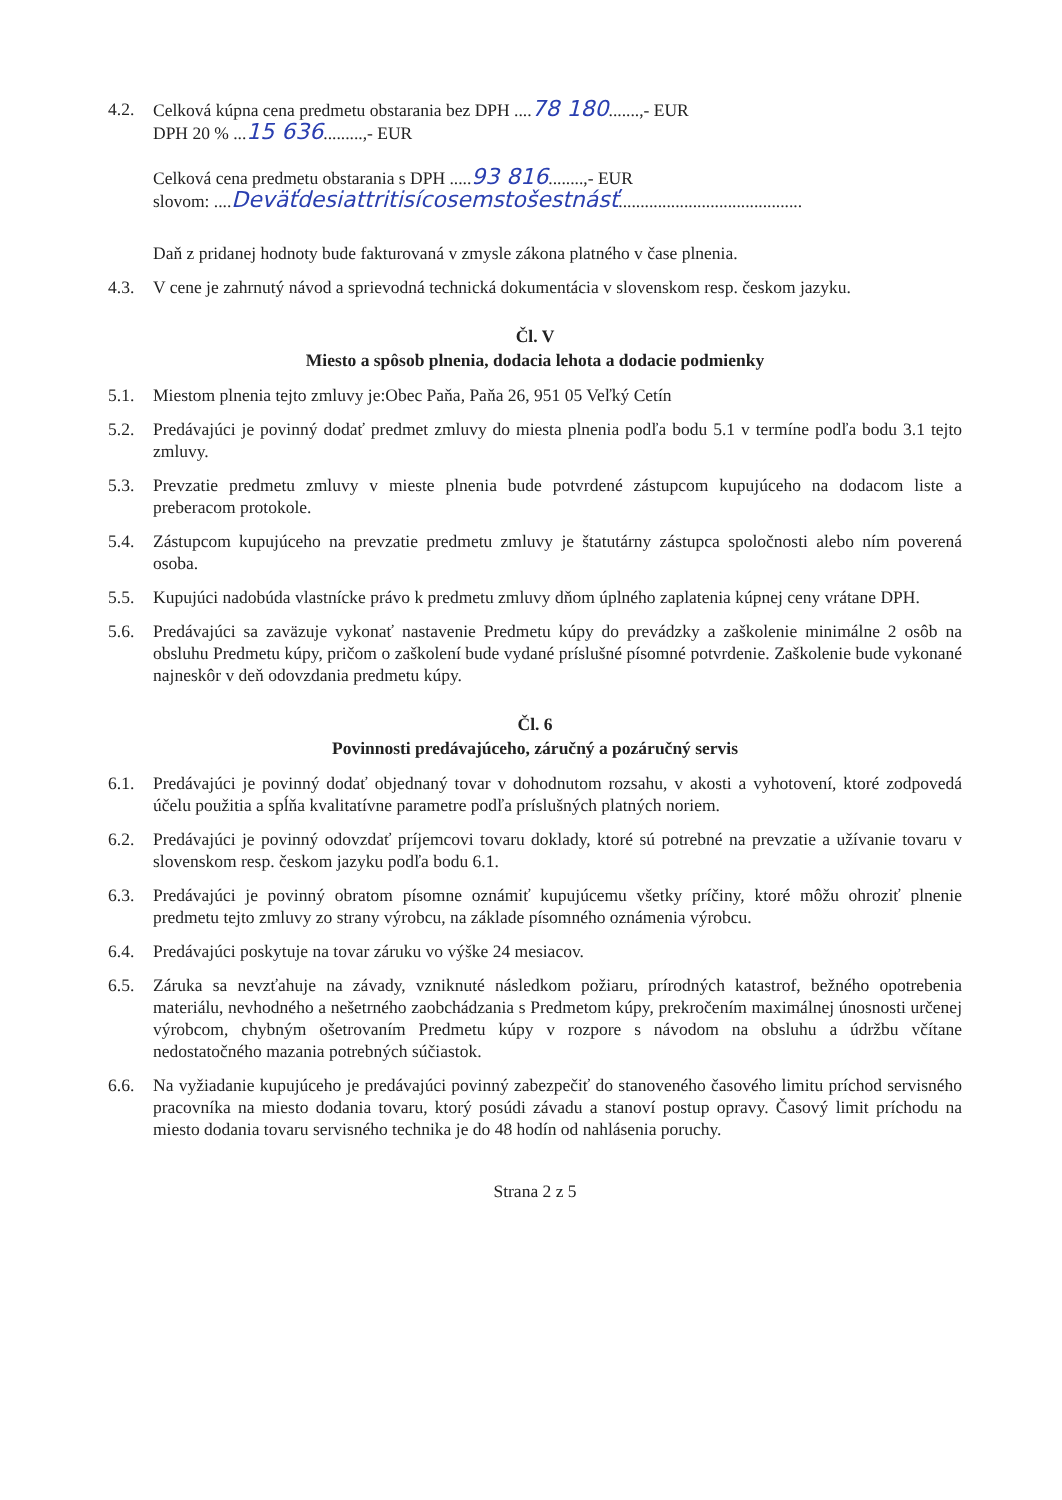4.2. Celková kúpna cena predmetu obstarania bez DPH ....78 180.......,- EUR
DPH 20 % ...15 636.........,- EUR
Celková cena predmetu obstarania s DPH .....93 816........,- EUR
slovom: ....Deväťdesiattritisícosemstošestnásť..........................................
Daň z pridanej hodnoty bude fakturovaná v zmysle zákona platného v čase plnenia.
4.3. V cene je zahrnutý návod a sprievodná technická dokumentácia v slovenskom resp. českom jazyku.
Čl. V
Miesto a spôsob plnenia, dodacia lehota a dodacie podmienky
5.1. Miestom plnenia tejto zmluvy je:Obec Paňa, Paňa 26, 951 05 Veľký Cetín
5.2. Predávajúci je povinný dodať predmet zmluvy do miesta plnenia podľa bodu 5.1 v termíne podľa bodu 3.1 tejto zmluvy.
5.3. Prevzatie predmetu zmluvy v mieste plnenia bude potvrdené zástupcom kupujúceho na dodacom liste a preberacom protokole.
5.4. Zástupcom kupujúceho na prevzatie predmetu zmluvy je štatutárny zástupca spoločnosti alebo ním poverená osoba.
5.5. Kupujúci nadobúda vlastnícke právo k predmetu zmluvy dňom úplného zaplatenia kúpnej ceny vrátane DPH.
5.6. Predávajúci sa zaväzuje vykonať nastavenie Predmetu kúpy do prevádzky a zaškolenie minimálne 2 osôb na obsluhu Predmetu kúpy, pričom o zaškolení bude vydané príslušné písomné potvrdenie. Zaškolenie bude vykonané najneskôr v deň odovzdania predmetu kúpy.
Čl. 6
Povinnosti predávajúceho, záručný a pozáručný servis
6.1. Predávajúci je povinný dodať objednaný tovar v dohodnutom rozsahu, v akosti a vyhotovení, ktoré zodpovedá účelu použitia a spĺňa kvalitatívne parametre podľa príslušných platných noriem.
6.2. Predávajúci je povinný odovzdať príjemcovi tovaru doklady, ktoré sú potrebné na prevzatie a užívanie tovaru v slovenskom resp. českom jazyku podľa bodu 6.1.
6.3. Predávajúci je povinný obratom písomne oznámiť kupujúcemu všetky príčiny, ktoré môžu ohroziť plnenie predmetu tejto zmluvy zo strany výrobcu, na základe písomného oznámenia výrobcu.
6.4. Predávajúci poskytuje na tovar záruku vo výške 24 mesiacov.
6.5. Záruka sa nevzťahuje na závady, vzniknuté následkom požiaru, prírodných katastrof, bežného opotrebenia materiálu, nevhodného a nešetrného zaobchádzania s Predmetom kúpy, prekročením maximálnej únosnosti určenej výrobcom, chybným ošetrovaním Predmetu kúpy v rozpore s návodom na obsluhu a údržbu včítane nedostatočného mazania potrebných súčiastok.
6.6. Na vyžiadanie kupujúceho je predávajúci povinný zabezpečiť do stanoveného časového limitu príchod servisného pracovníka na miesto dodania tovaru, ktorý posúdi závadu a stanoví postup opravy. Časový limit príchodu na miesto dodania tovaru servisného technika je do 48 hodín od nahlásenia poruchy.
Strana 2 z 5